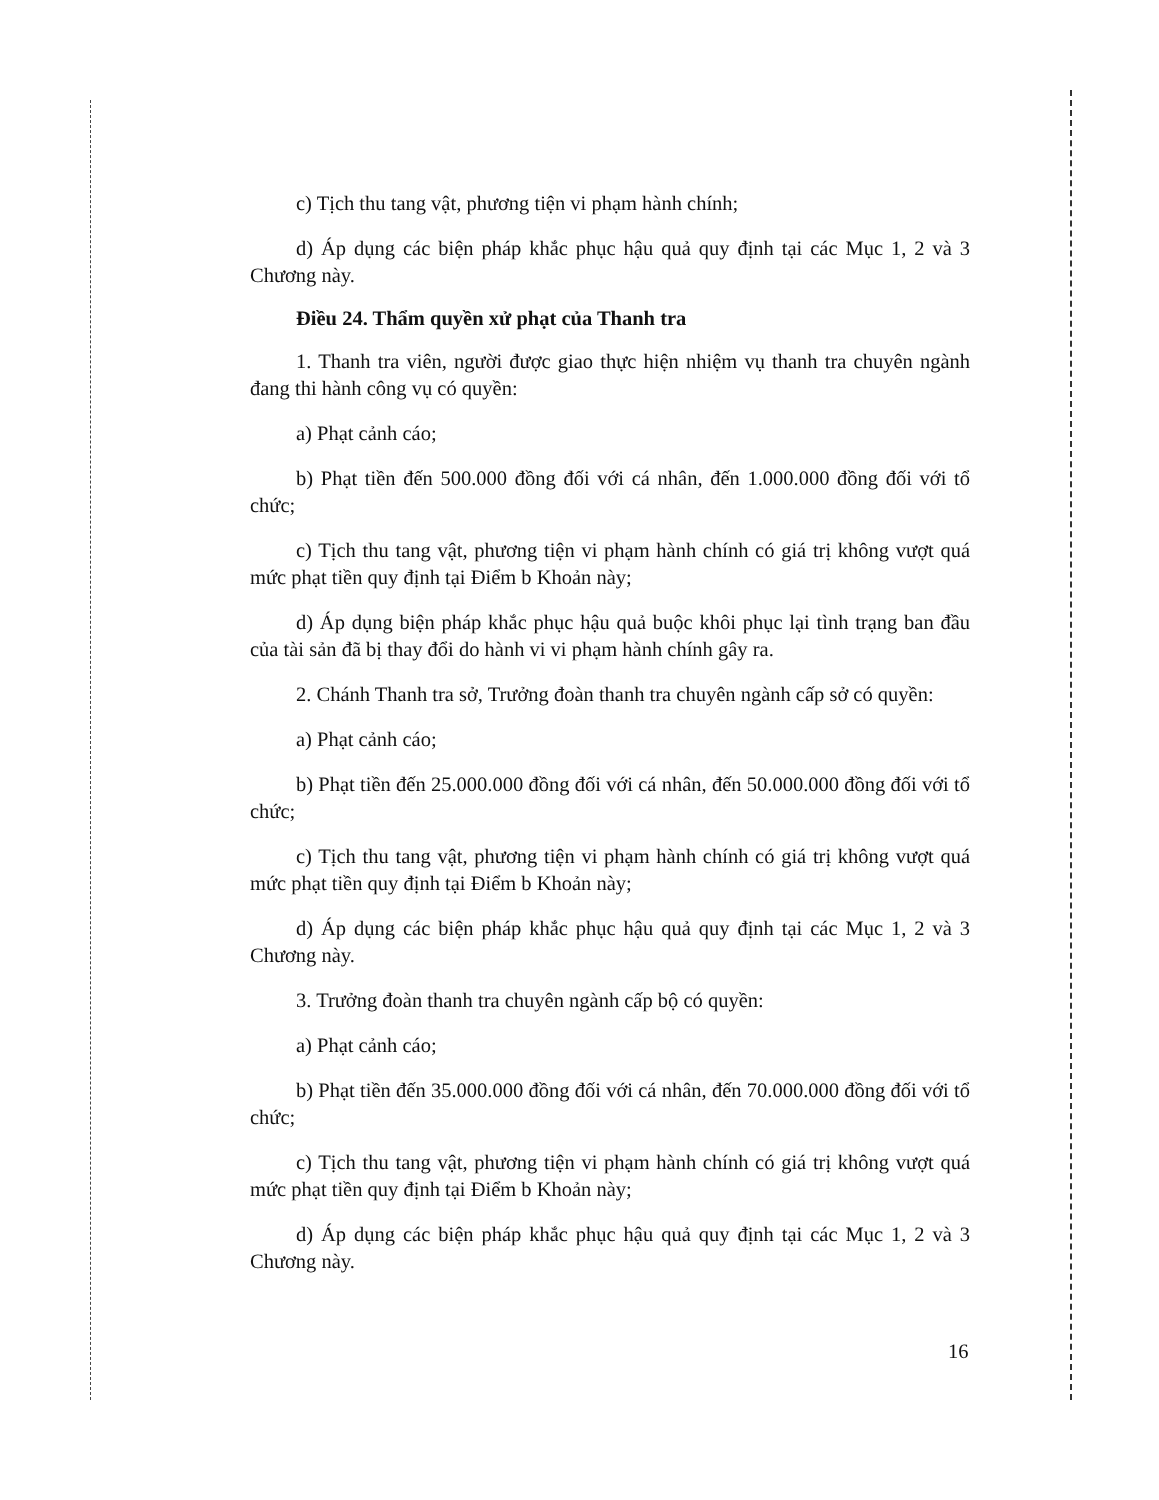c) Tịch thu tang vật, phương tiện vi phạm hành chính;
d) Áp dụng các biện pháp khắc phục hậu quả quy định tại các Mục 1, 2 và 3 Chương này.
Điều 24. Thẩm quyền xử phạt của Thanh tra
1. Thanh tra viên, người được giao thực hiện nhiệm vụ thanh tra chuyên ngành đang thi hành công vụ có quyền:
a) Phạt cảnh cáo;
b) Phạt tiền đến 500.000 đồng đối với cá nhân, đến 1.000.000 đồng đối với tổ chức;
c) Tịch thu tang vật, phương tiện vi phạm hành chính có giá trị không vượt quá mức phạt tiền quy định tại Điểm b Khoản này;
d) Áp dụng biện pháp khắc phục hậu quả buộc khôi phục lại tình trạng ban đầu của tài sản đã bị thay đổi do hành vi vi phạm hành chính gây ra.
2. Chánh Thanh tra sở, Trưởng đoàn thanh tra chuyên ngành cấp sở có quyền:
a) Phạt cảnh cáo;
b) Phạt tiền đến 25.000.000 đồng đối với cá nhân, đến 50.000.000 đồng đối với tổ chức;
c) Tịch thu tang vật, phương tiện vi phạm hành chính có giá trị không vượt quá mức phạt tiền quy định tại Điểm b Khoản này;
d) Áp dụng các biện pháp khắc phục hậu quả quy định tại các Mục 1, 2 và 3 Chương này.
3. Trưởng đoàn thanh tra chuyên ngành cấp bộ có quyền:
a) Phạt cảnh cáo;
b) Phạt tiền đến 35.000.000 đồng đối với cá nhân, đến 70.000.000 đồng đối với tổ chức;
c) Tịch thu tang vật, phương tiện vi phạm hành chính có giá trị không vượt quá mức phạt tiền quy định tại Điểm b Khoản này;
d) Áp dụng các biện pháp khắc phục hậu quả quy định tại các Mục 1, 2 và 3 Chương này.
16